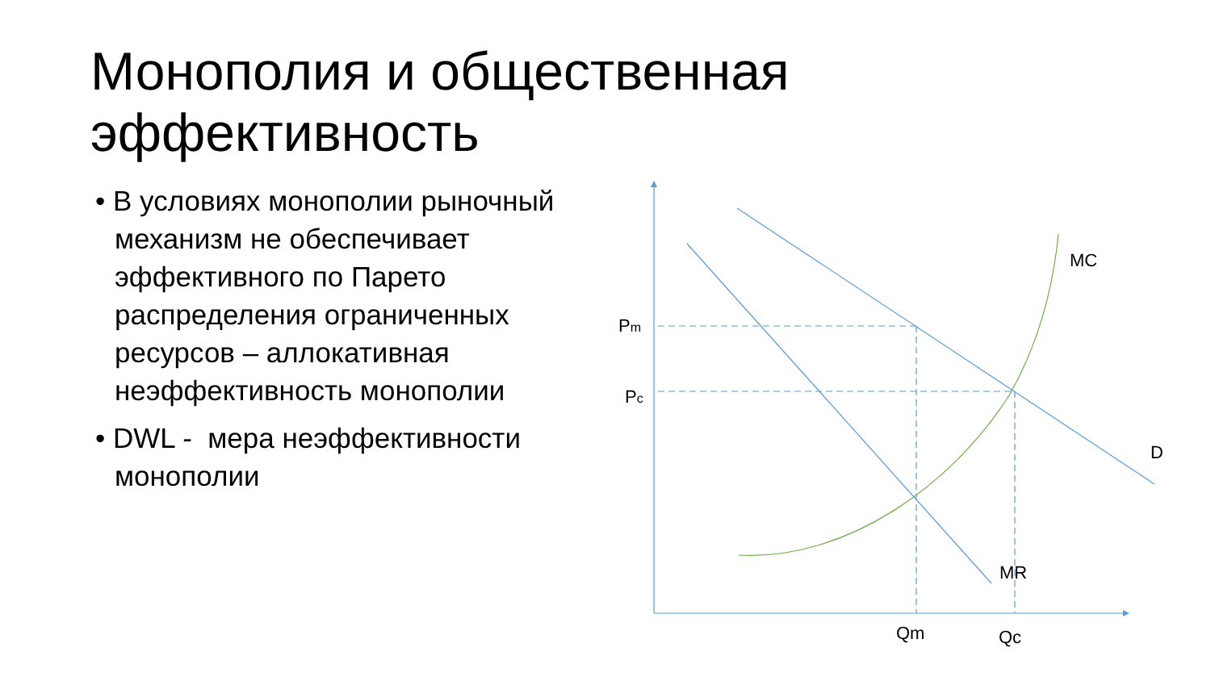Монополия и общественная
эффективность
• В условиях монополии рыночный механизм не обеспечивает эффективного по Парето распределения ограниченных ресурсов – аллокативная неэффективность монополии
• DWL - мера неэффективности монополии
Pm
Pc
MC
D
MR
Qm
Qc